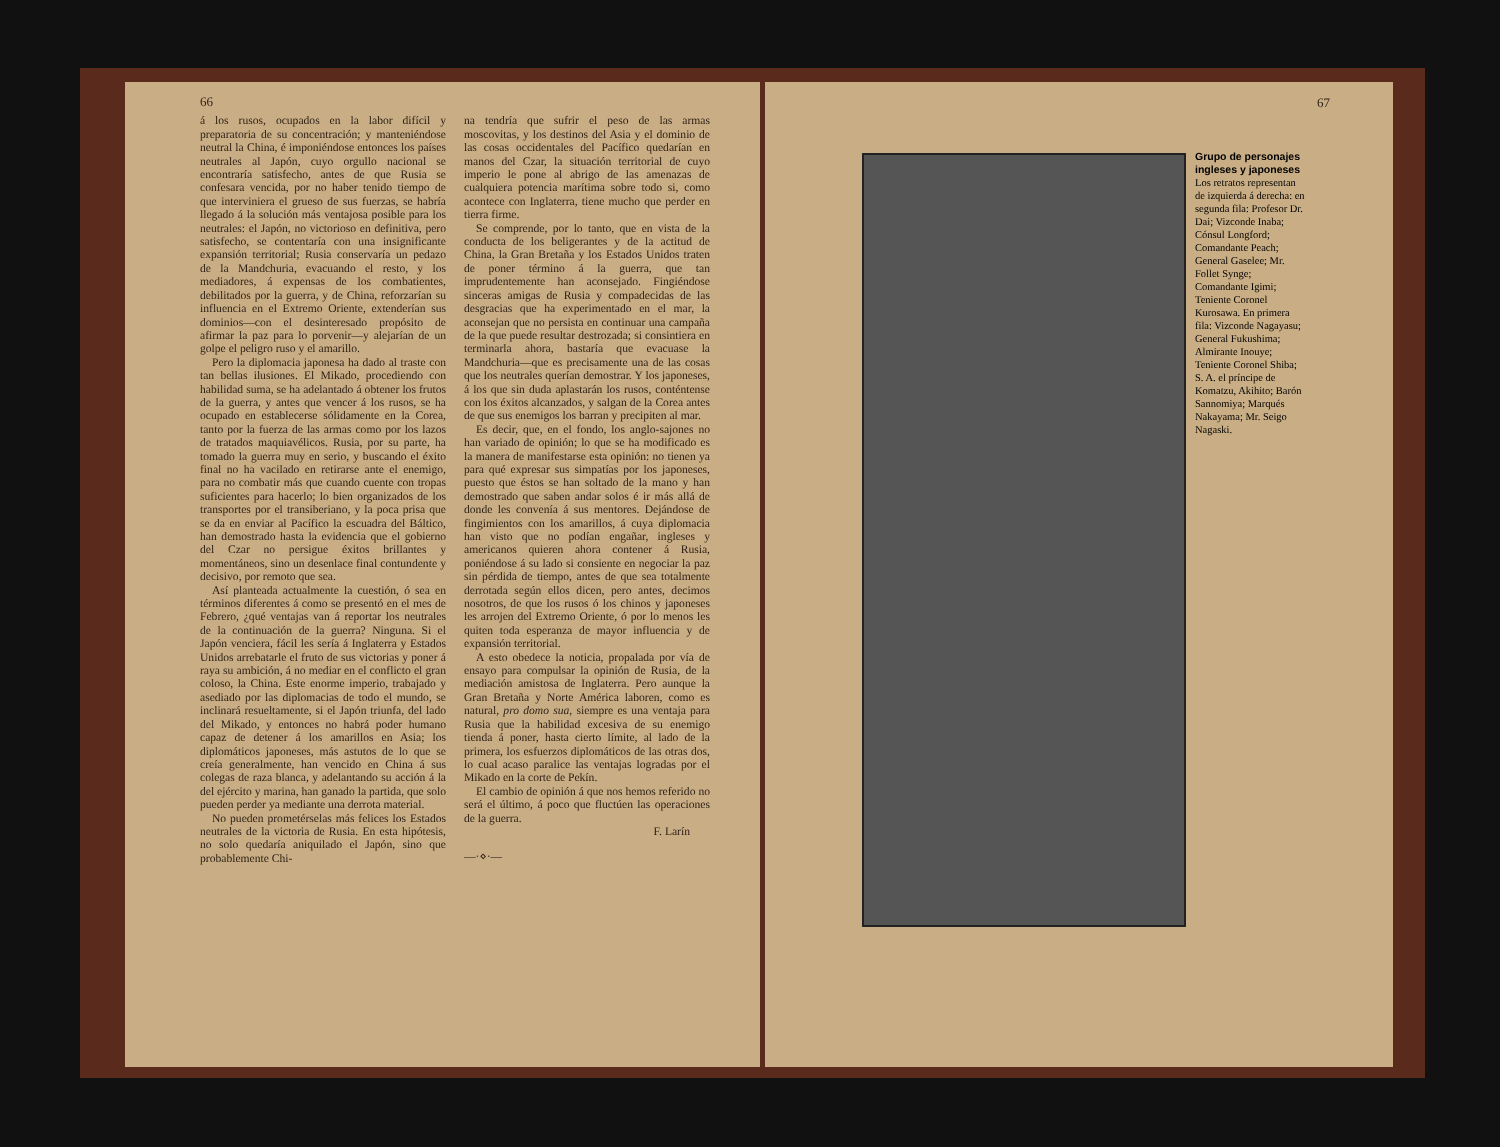66
á los rusos, ocupados en la labor difícil y preparatoria de su concentración; y manteniéndose neutral la China, é imponiéndose entonces los países neutrales al Japón, cuyo orgullo nacional se encontraría satisfecho, antes de que Rusia se confesara vencida, por no haber tenido tiempo de que interviniera el grueso de sus fuerzas, se habría llegado á la solución más ventajosa posible para los neutrales: el Japón, no victorioso en definitiva, pero satisfecho, se contentaría con una insignificante expansión territorial; Rusia conservaría un pedazo de la Mandchuria, evacuando el resto, y los mediadores, á expensas de los combatientes, debilitados por la guerra, y de China, reforzarían su influencia en el Extremo Oriente, extenderían sus dominios—con el desinteresado propósito de afirmar la paz para lo porvenir—y alejarían de un golpe el peligro ruso y el amarillo.
Pero la diplomacia japonesa ha dado al traste con tan bellas ilusiones. El Mikado, procediendo con habilidad suma, se ha adelantado á obtener los frutos de la guerra, y antes que vencer á los rusos, se ha ocupado en establecerse sólidamente en la Corea, tanto por la fuerza de las armas como por los lazos de tratados maquiavélicos. Rusia, por su parte, ha tomado la guerra muy en serio, y buscando el éxito final no ha vacilado en retirarse ante el enemigo, para no combatir más que cuando cuente con tropas suficientes para hacerlo; lo bien organizados de los transportes por el transiberiano, y la poca prisa que se da en enviar al Pacífico la escuadra del Báltico, han demostrado hasta la evidencia que el gobierno del Czar no persigue éxitos brillantes y momentáneos, sino un desenlace final contundente y decisivo, por remoto que sea.
Así planteada actualmente la cuestión, ó sea en términos diferentes á como se presentó en el mes de Febrero, ¿qué ventajas van á reportar los neutrales de la continuación de la guerra? Ninguna. Si el Japón venciera, fácil les sería á Inglaterra y Estados Unidos arrebatarle el fruto de sus victorias y poner á raya su ambición, á no mediar en el conflicto el gran coloso, la China. Este enorme imperio, trabajado y asediado por las diplomacias de todo el mundo, se inclinará resueltamente, si el Japón triunfa, del lado del Mikado, y entonces no habrá poder humano capaz de detener á los amarillos en Asia; los diplomáticos japoneses, más astutos de lo que se creía generalmente, han vencido en China á sus colegas de raza blanca, y adelantando su acción á la del ejército y marina, han ganado la partida, que solo pueden perder ya mediante una derrota material.
No pueden prometérselas más felices los Estados neutrales de la victoria de Rusia. En esta hipótesis, no solo quedaría aniquilado el Japón, sino que probablemente Chi-
na tendría que sufrir el peso de las armas moscovitas, y los destinos del Asia y el dominio de las cosas occidentales del Pacífico quedarían en manos del Czar, la situación territorial de cuyo imperio le pone al abrigo de las amenazas de cualquiera potencia marítima sobre todo si, como acontece con Inglaterra, tiene mucho que perder en tierra firme.
Se comprende, por lo tanto, que en vista de la conducta de los beligerantes y de la actitud de China, la Gran Bretaña y los Estados Unidos traten de poner término á la guerra, que tan imprudentemente han aconsejado. Fingiéndose sinceras amigas de Rusia y compadecidas de las desgracias que ha experimentado en el mar, la aconsejan que no persista en continuar una campaña de la que puede resultar destrozada; si consintiera en terminarla ahora, bastaría que evacuase la Mandchuria—que es precisamente una de las cosas que los neutrales querían demostrar. Y los japoneses, á los que sin duda aplastarán los rusos, conténtense con los éxitos alcanzados, y salgan de la Corea antes de que sus enemigos los barran y precipiten al mar.
Es decir, que, en el fondo, los anglo-sajones no han variado de opinión; lo que se ha modificado es la manera de manifestarse esta opinión: no tienen ya para qué expresar sus simpatías por los japoneses, puesto que éstos se han soltado de la mano y han demostrado que saben andar solos é ir más allá de donde les convenía á sus mentores. Dejándose de fingimientos con los amarillos, á cuya diplomacia han visto que no podían engañar, ingleses y americanos quieren ahora contener á Rusia, poniéndose á su lado si consiente en negociar la paz sin pérdida de tiempo, antes de que sea totalmente derrotada según ellos dicen, pero antes, decimos nosotros, de que los rusos ó los chinos y japoneses les arrojen del Extremo Oriente, ó por lo menos les quiten toda esperanza de mayor influencia y de expansión territorial.
A esto obedece la noticia, propalada por vía de ensayo para compulsar la opinión de Rusia, de la mediación amistosa de Inglaterra. Pero aunque la Gran Bretaña y Norte América laboren, como es natural, pro domo sua, siempre es una ventaja para Rusia que la habilidad excesiva de su enemigo tienda á poner, hasta cierto límite, al lado de la primera, los esfuerzos diplomáticos de las otras dos, lo cual acaso paralice las ventajas logradas por el Mikado en la corte de Pekín.
El cambio de opinión á que nos hemos referido no será el último, á poco que fluctúen las operaciones de la guerra.
F. Larín
—·⋄·—
67
Grupo de personajes ingleses y japoneses
Los retratos representan de izquierda á derecha: en segunda fila: Profesor Dr. Dai; Vizconde Inaba; Cónsul Longford; Comandante Peach; General Gaselee; Mr. Follet Synge; Comandante Igimi; Teniente Coronel Kurosawa. En primera fila: Vizconde Nagayasu; General Fukushima; Almirante Inouye; Teniente Coronel Shiba; S. A. el príncipe de Komatzu, Akihito; Barón Sannomiya; Marqués Nakayama; Mr. Seigo Nagaski.